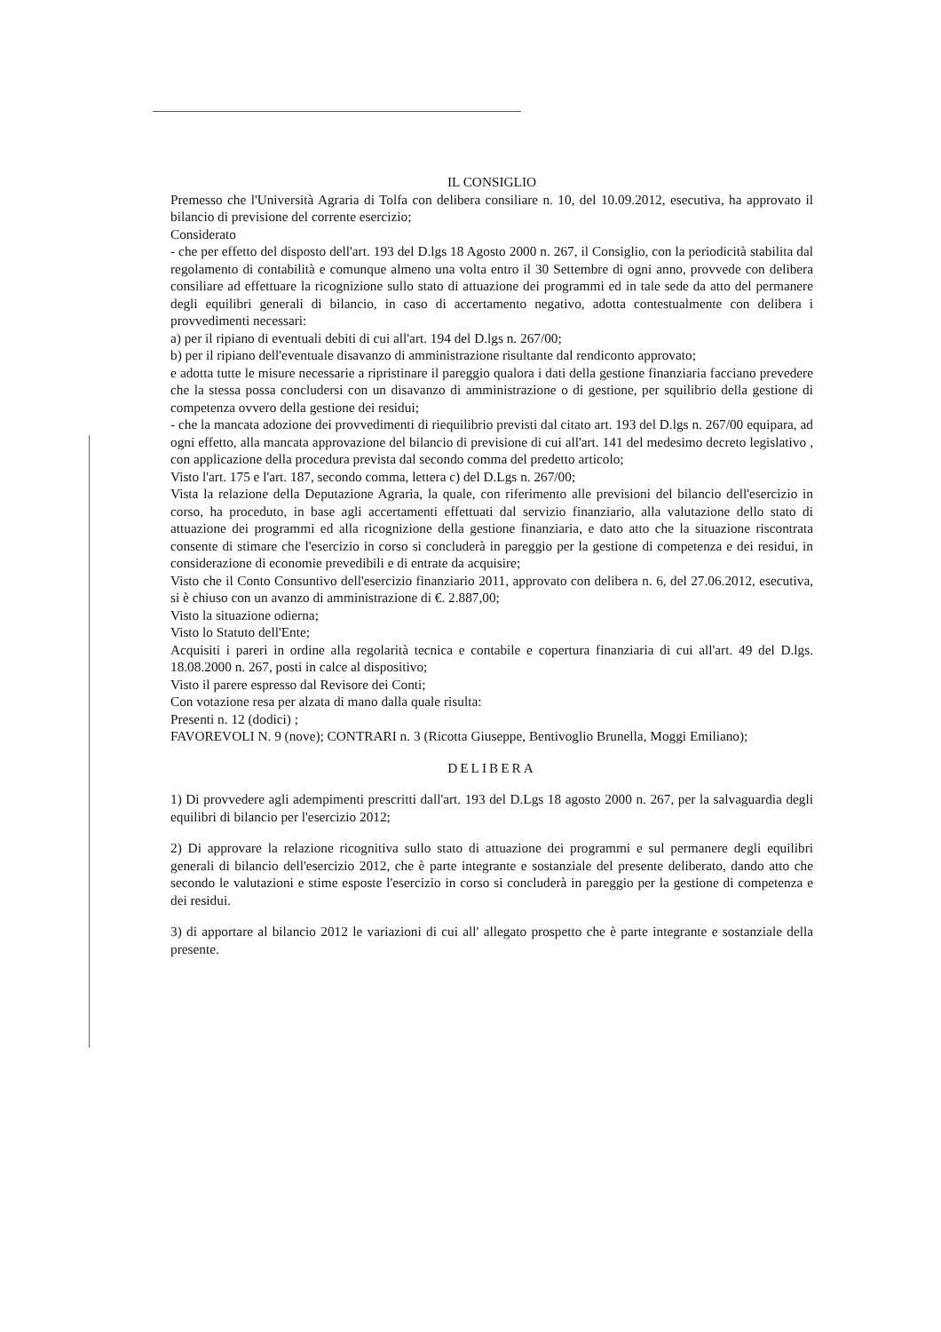IL CONSIGLIO
Premesso che l'Università Agraria di Tolfa con delibera consiliare n. 10, del 10.09.2012, esecutiva, ha approvato il bilancio di previsione del corrente esercizio;
Considerato
- che per effetto del disposto dell'art. 193 del D.lgs 18 Agosto 2000 n. 267, il Consiglio, con la periodicità stabilita dal regolamento di contabilità e comunque almeno una volta entro il 30 Settembre di ogni anno, provvede con delibera consiliare ad effettuare la ricognizione sullo stato di attuazione dei programmi ed in tale sede da atto del permanere degli equilibri generali di bilancio, in caso di accertamento negativo, adotta contestualmente con delibera i provvedimenti necessari:
a) per il ripiano di eventuali debiti di cui all'art. 194 del D.lgs n. 267/00;
b) per il ripiano dell'eventuale disavanzo di amministrazione risultante dal rendiconto approvato;
e adotta tutte le misure necessarie a ripristinare il pareggio qualora i dati della gestione finanziaria facciano prevedere che la stessa possa concludersi con un disavanzo di amministrazione o di gestione, per squilibrio della gestione di competenza ovvero della gestione dei residui;
- che la mancata adozione dei provvedimenti di riequilibrio previsti dal citato art. 193 del D.lgs n. 267/00 equipara, ad ogni effetto, alla mancata approvazione del bilancio di previsione di cui all'art. 141 del medesimo decreto legislativo , con applicazione della procedura prevista dal secondo comma del predetto articolo;
Visto l'art. 175 e l'art. 187, secondo comma, lettera c) del D.Lgs n. 267/00;
Vista la relazione della Deputazione Agraria, la quale, con riferimento alle previsioni del bilancio dell'esercizio in corso, ha proceduto, in base agli accertamenti effettuati dal servizio finanziario, alla valutazione dello stato di attuazione dei programmi ed alla ricognizione della gestione finanziaria, e dato atto che la situazione riscontrata consente di stimare che l'esercizio in corso si concluderà in pareggio per la gestione di competenza e dei residui, in considerazione di economie prevedibili e di entrate da acquisire;
Visto che il Conto Consuntivo dell'esercizio finanziario 2011, approvato con delibera n. 6, del 27.06.2012, esecutiva, si è chiuso con un avanzo di amministrazione di €. 2.887,00;
Visto la situazione odierna;
Visto lo Statuto dell'Ente;
Acquisiti i pareri in ordine alla regolarità tecnica e contabile e copertura finanziaria di cui all'art. 49 del D.lgs. 18.08.2000 n. 267, posti in calce al dispositivo;
Visto il parere espresso dal Revisore dei Conti;
Con votazione resa per alzata di mano dalla quale risulta:
Presenti n. 12 (dodici) ;
FAVOREVOLI N. 9 (nove); CONTRARI n. 3 (Ricotta Giuseppe, Bentivoglio Brunella, Moggi Emiliano);
DELIBERA
1) Di provvedere agli adempimenti prescritti dall'art. 193 del D.Lgs 18 agosto 2000 n. 267, per la salvaguardia degli equilibri di bilancio per l'esercizio 2012;
2) Di approvare la relazione ricognitiva sullo stato di attuazione dei programmi e sul permanere degli equilibri generali di bilancio dell'esercizio 2012, che è parte integrante e sostanziale del presente deliberato, dando atto che secondo le valutazioni e stime esposte l'esercizio in corso si concluderà in pareggio per la gestione di competenza e dei residui.
3) di apportare al bilancio 2012 le variazioni di cui all' allegato prospetto che è parte integrante e sostanziale della presente.